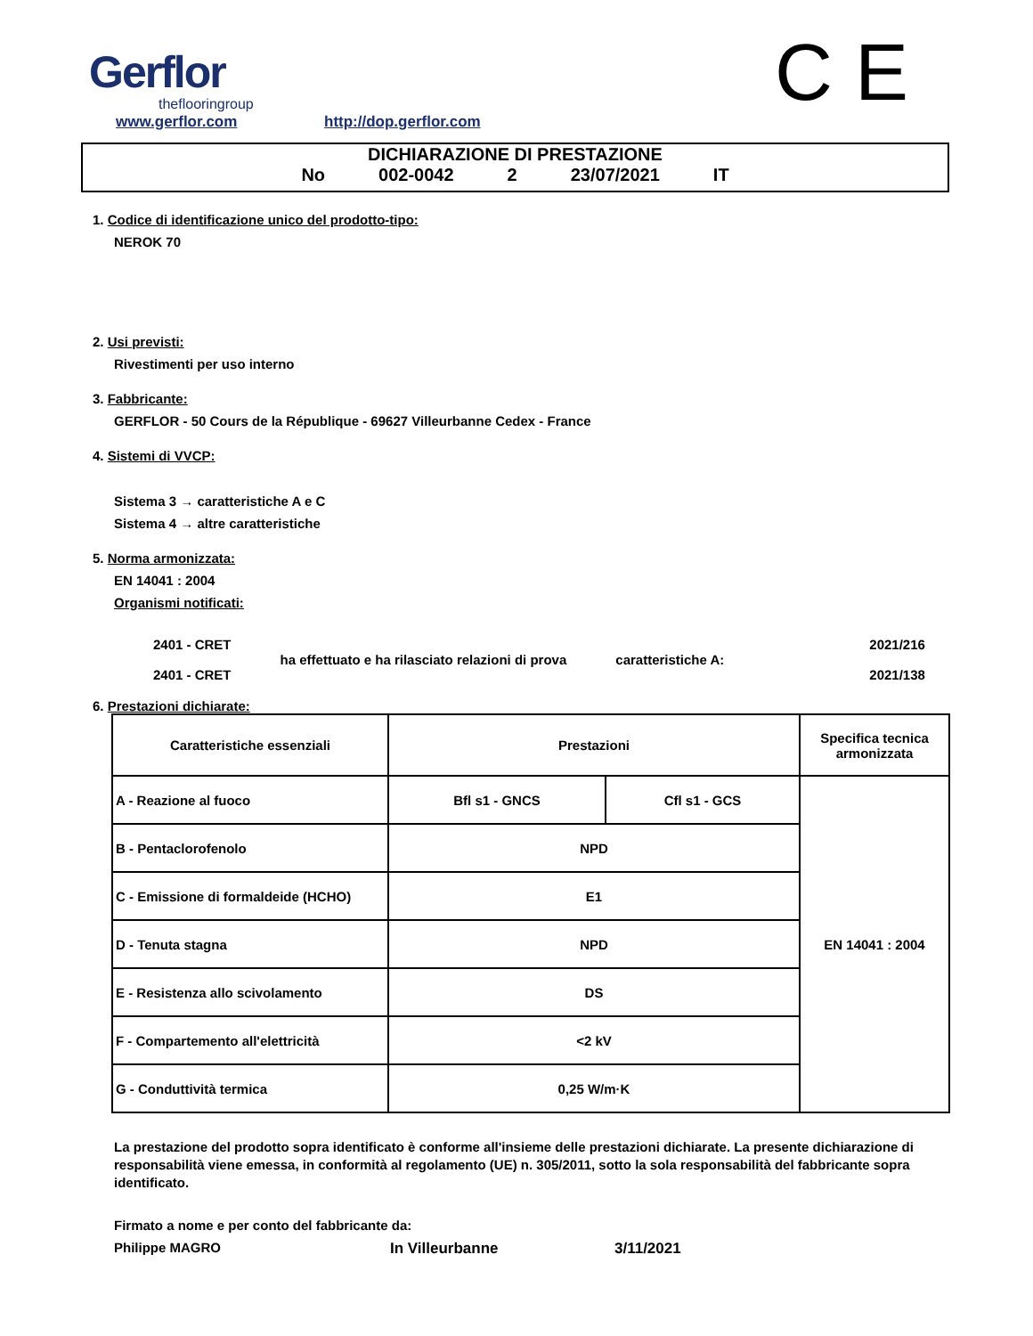Gerflor
theflooringroup
www.gerflor.com http://dop.gerflor.com C E
DICHIARAZIONE DI PRESTAZIONE
No 002-0042 2 23/07/2021 IT
1. Codice di identificazione unico del prodotto-tipo:
NEROK 70
2. Usi previsti:
Rivestimenti per uso interno
3. Fabbricante:
GERFLOR - 50 Cours de la République - 69627 Villeurbanne Cedex - France
4. Sistemi di VVCP:
Sistema 3 → caratteristiche A e C
Sistema 4 → altre caratteristiche
5. Norma armonizzata:
EN 14041 : 2004
Organismi notificati:
2401 - CRET
2401 - CRET
ha effettuato e ha rilasciato relazioni di prova
caratteristiche A:
2021/216
2021/138
6. Prestazioni dichiarate:
| Caratteristiche essenziali | Prestazioni | | Specifica tecnica armonizzata |
| A - Reazione al fuoco | Bfl s1 - GNCS | Cfl s1 - GCS | EN 14041 : 2004 |
| B - Pentaclorofenolo | NPD | | |
| C - Emissione di formaldeide (HCHO) | E1 | | |
| D - Tenuta stagna | NPD | | |
| E - Resistenza allo scivolamento | DS | | |
| F - Compartemento all'elettricità | <2 kV | | |
| G - Conduttività termica | 0,25 W/m·K | | |
La prestazione del prodotto sopra identificato è conforme all'insieme delle prestazioni dichiarate. La presente dichiarazione di responsabilità viene emessa, in conformità al regolamento (UE) n. 305/2011, sotto la sola responsabilità del fabbricante sopra identificato.
Firmato a nome e per conto del fabbricante da:
Philippe MAGRO In Villeurbanne 3/11/2021